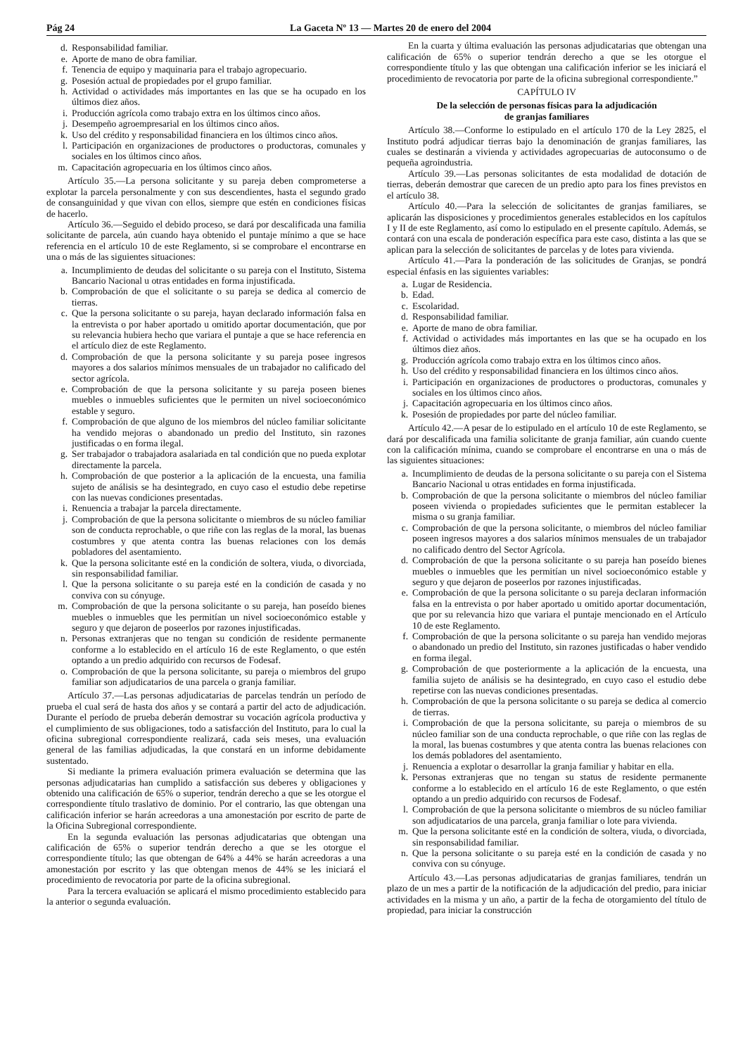Pág 24 La Gaceta Nº 13 — Martes 20 de enero del 2004
d. Responsabilidad familiar.
e. Aporte de mano de obra familiar.
f. Tenencia de equipo y maquinaria para el trabajo agropecuario.
g. Posesión actual de propiedades por el grupo familiar.
h. Actividad o actividades más importantes en las que se ha ocupado en los últimos diez años.
i. Producción agrícola como trabajo extra en los últimos cinco años.
j. Desempeño agroempresarial en los últimos cinco años.
k. Uso del crédito y responsabilidad financiera en los últimos cinco años.
l. Participación en organizaciones de productores o productoras, comunales y sociales en los últimos cinco años.
m. Capacitación agropecuaria en los últimos cinco años.
Artículo 35.—La persona solicitante y su pareja deben comprometerse a explotar la parcela personalmente y con sus descendientes, hasta el segundo grado de consanguinidad y que vivan con ellos, siempre que estén en condiciones físicas de hacerlo.
Artículo 36.—Seguido el debido proceso, se dará por descalificada una familia solicitante de parcela, aún cuando haya obtenido el puntaje mínimo a que se hace referencia en el artículo 10 de este Reglamento, si se comprobare el encontrarse en una o más de las siguientes situaciones:
a. Incumplimiento de deudas del solicitante o su pareja con el Instituto, Sistema Bancario Nacional u otras entidades en forma injustificada.
b. Comprobación de que el solicitante o su pareja se dedica al comercio de tierras.
c. Que la persona solicitante o su pareja, hayan declarado información falsa en la entrevista o por haber aportado u omitido aportar documentación, que por su relevancia hubiera hecho que variara el puntaje a que se hace referencia en el artículo diez de este Reglamento.
d. Comprobación de que la persona solicitante y su pareja posee ingresos mayores a dos salarios mínimos mensuales de un trabajador no calificado del sector agrícola.
e. Comprobación de que la persona solicitante y su pareja poseen bienes muebles o inmuebles suficientes que le permiten un nivel socioeconómico estable y seguro.
f. Comprobación de que alguno de los miembros del núcleo familiar solicitante ha vendido mejoras o abandonado un predio del Instituto, sin razones justificadas o en forma ilegal.
g. Ser trabajador o trabajadora asalariada en tal condición que no pueda explotar directamente la parcela.
h. Comprobación de que posterior a la aplicación de la encuesta, una familia sujeto de análisis se ha desintegrado, en cuyo caso el estudio debe repetirse con las nuevas condiciones presentadas.
i. Renuencia a trabajar la parcela directamente.
j. Comprobación de que la persona solicitante o miembros de su núcleo familiar son de conducta reprochable, o que riñe con las reglas de la moral, las buenas costumbres y que atenta contra las buenas relaciones con los demás pobladores del asentamiento.
k. Que la persona solicitante esté en la condición de soltera, viuda, o divorciada, sin responsabilidad familiar.
l. Que la persona solicitante o su pareja esté en la condición de casada y no conviva con su cónyuge.
m. Comprobación de que la persona solicitante o su pareja, han poseído bienes muebles o inmuebles que les permitían un nivel socioeconómico estable y seguro y que dejaron de poseerlos por razones injustificadas.
n. Personas extranjeras que no tengan su condición de residente permanente conforme a lo establecido en el artículo 16 de este Reglamento, o que estén optando a un predio adquirido con recursos de Fodesaf.
o. Comprobación de que la persona solicitante, su pareja o miembros del grupo familiar son adjudicatarios de una parcela o granja familiar.
Artículo 37.—Las personas adjudicatarias de parcelas tendrán un período de prueba el cual será de hasta dos años y se contará a partir del acto de adjudicación. Durante el período de prueba deberán demostrar su vocación agrícola productiva y el cumplimiento de sus obligaciones, todo a satisfacción del Instituto, para lo cual la oficina subregional correspondiente realizará, cada seis meses, una evaluación general de las familias adjudicadas, la que constará en un informe debidamente sustentado.
Si mediante la primera evaluación primera evaluación se determina que las personas adjudicatarias han cumplido a satisfacción sus deberes y obligaciones y obtenido una calificación de 65% o superior, tendrán derecho a que se les otorgue el correspondiente título traslativo de dominio. Por el contrario, las que obtengan una calificación inferior se harán acreedoras a una amonestación por escrito de parte de la Oficina Subregional correspondiente.
En la segunda evaluación las personas adjudicatarias que obtengan una calificación de 65% o superior tendrán derecho a que se les otorgue el correspondiente título; las que obtengan de 64% a 44% se harán acreedoras a una amonestación por escrito y las que obtengan menos de 44% se les iniciará el procedimiento de revocatoria por parte de la oficina subregional.
Para la tercera evaluación se aplicará el mismo procedimiento establecido para la anterior o segunda evaluación.
En la cuarta y última evaluación las personas adjudicatarias que obtengan una calificación de 65% o superior tendrán derecho a que se les otorgue el correspondiente título y las que obtengan una calificación inferior se les iniciará el procedimiento de revocatoria por parte de la oficina subregional correspondiente.”
CAPÍTULO IV
De la selección de personas físicas para la adjudicación
de granjas familiares
Artículo 38.—Conforme lo estipulado en el artículo 170 de la Ley 2825, el Instituto podrá adjudicar tierras bajo la denominación de granjas familiares, las cuales se destinarán a vivienda y actividades agropecuarias de autoconsumo o de pequeña agroindustria.
Artículo 39.—Las personas solicitantes de esta modalidad de dotación de tierras, deberán demostrar que carecen de un predio apto para los fines previstos en el artículo 38.
Artículo 40.—Para la selección de solicitantes de granjas familiares, se aplicarán las disposiciones y procedimientos generales establecidos en los capítulos I y II de este Reglamento, así como lo estipulado en el presente capítulo. Además, se contará con una escala de ponderación específica para este caso, distinta a las que se aplican para la selección de solicitantes de parcelas y de lotes para vivienda.
Artículo 41.—Para la ponderación de las solicitudes de Granjas, se pondrá especial énfasis en las siguientes variables:
a. Lugar de Residencia.
b. Edad.
c. Escolaridad.
d. Responsabilidad familiar.
e. Aporte de mano de obra familiar.
f. Actividad o actividades más importantes en las que se ha ocupado en los últimos diez años.
g. Producción agrícola como trabajo extra en los últimos cinco años.
h. Uso del crédito y responsabilidad financiera en los últimos cinco años.
i. Participación en organizaciones de productores o productoras, comunales y sociales en los últimos cinco años.
j. Capacitación agropecuaria en los últimos cinco años.
k. Posesión de propiedades por parte del núcleo familiar.
Artículo 42.—A pesar de lo estipulado en el artículo 10 de este Reglamento, se dará por descalificada una familia solicitante de granja familiar, aún cuando cuente con la calificación mínima, cuando se comprobare el encontrarse en una o más de las siguientes situaciones:
a. Incumplimiento de deudas de la persona solicitante o su pareja con el Sistema Bancario Nacional u otras entidades en forma injustificada.
b. Comprobación de que la persona solicitante o miembros del núcleo familiar poseen vivienda o propiedades suficientes que le permitan establecer la misma o su granja familiar.
c. Comprobación de que la persona solicitante, o miembros del núcleo familiar poseen ingresos mayores a dos salarios mínimos mensuales de un trabajador no calificado dentro del Sector Agrícola.
d. Comprobación de que la persona solicitante o su pareja han poseído bienes muebles o inmuebles que les permitían un nivel socioeconómico estable y seguro y que dejaron de poseerlos por razones injustificadas.
e. Comprobación de que la persona solicitante o su pareja declaran información falsa en la entrevista o por haber aportado u omitido aportar documentación, que por su relevancia hizo que variara el puntaje mencionado en el Artículo 10 de este Reglamento.
f. Comprobación de que la persona solicitante o su pareja han vendido mejoras o abandonado un predio del Instituto, sin razones justificadas o haber vendido en forma ilegal.
g. Comprobación de que posteriormente a la aplicación de la encuesta, una familia sujeto de análisis se ha desintegrado, en cuyo caso el estudio debe repetirse con las nuevas condiciones presentadas.
h. Comprobación de que la persona solicitante o su pareja se dedica al comercio de tierras.
i. Comprobación de que la persona solicitante, su pareja o miembros de su núcleo familiar son de una conducta reprochable, o que riñe con las reglas de la moral, las buenas costumbres y que atenta contra las buenas relaciones con los demás pobladores del asentamiento.
j. Renuencia a explotar o desarrollar la granja familiar y habitar en ella.
k. Personas extranjeras que no tengan su status de residente permanente conforme a lo establecido en el artículo 16 de este Reglamento, o que estén optando a un predio adquirido con recursos de Fodesaf.
l. Comprobación de que la persona solicitante o miembros de su núcleo familiar son adjudicatarios de una parcela, granja familiar o lote para vivienda.
m. Que la persona solicitante esté en la condición de soltera, viuda, o divorciada, sin responsabilidad familiar.
n. Que la persona solicitante o su pareja esté en la condición de casada y no conviva con su cónyuge.
Artículo 43.—Las personas adjudicatarias de granjas familiares, tendrán un plazo de un mes a partir de la notificación de la adjudicación del predio, para iniciar actividades en la misma y un año, a partir de la fecha de otorgamiento del título de propiedad, para iniciar la construcción